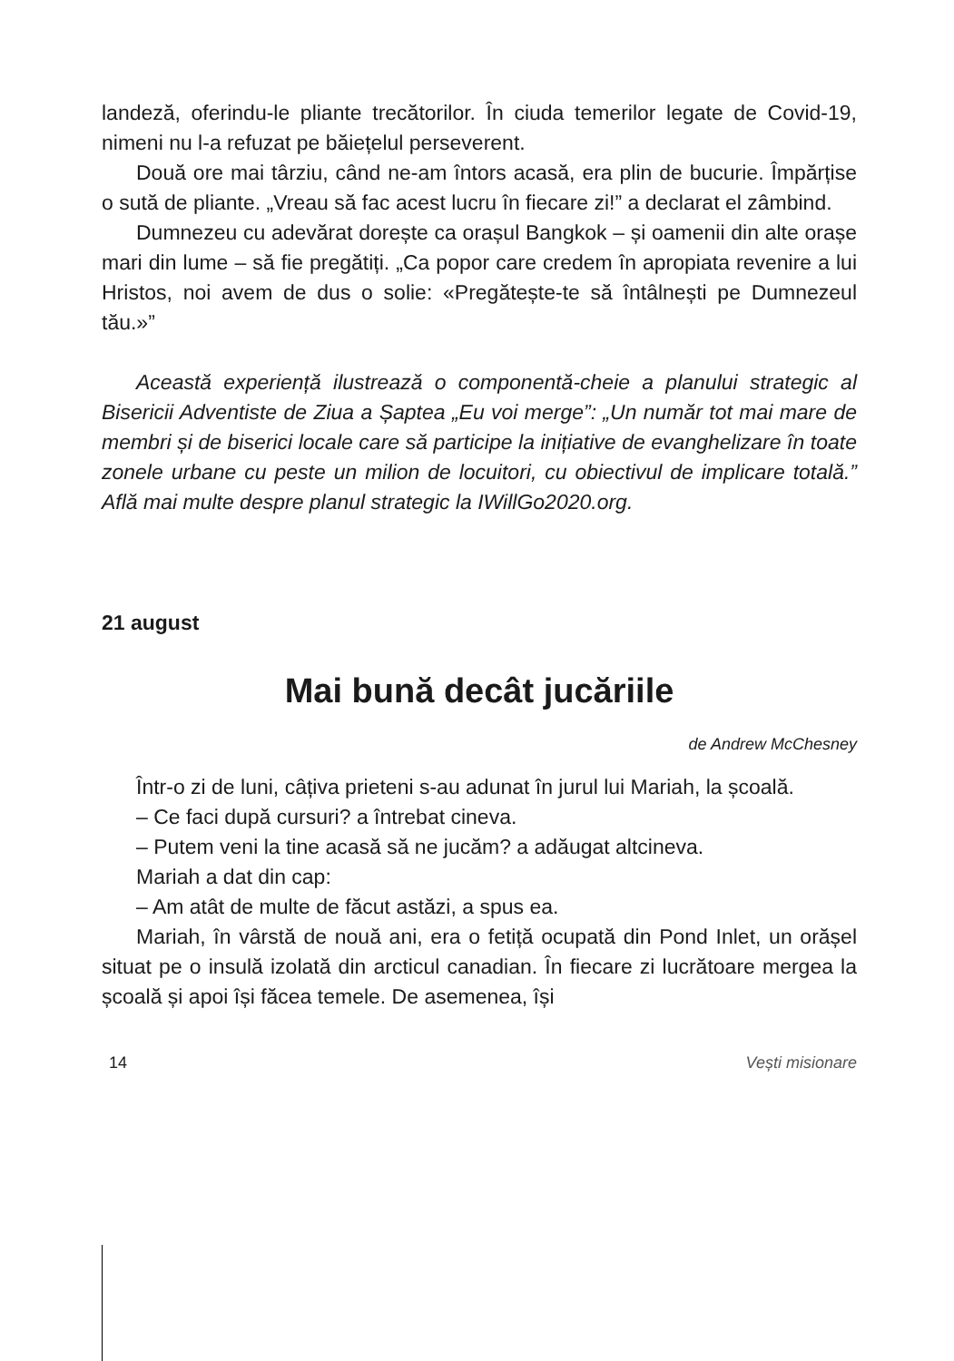landeză, oferindu-le pliante trecătorilor. În ciuda temerilor legate de Covid-19, nimeni nu l-a refuzat pe băiețelul perseverent.
Două ore mai târziu, când ne-am întors acasă, era plin de bucurie. Împărțise o sută de pliante. „Vreau să fac acest lucru în fiecare zi!” a declarat el zâmbind.
Dumnezeu cu adevărat dorește ca orașul Bangkok – și oamenii din alte orașe mari din lume – să fie pregătiți. „Ca popor care credem în apropiata revenire a lui Hristos, noi avem de dus o solie: «Pregătește-te să întâlnești pe Dumnezeul tău.»”
Această experiență ilustrează o componentă-cheie a planului strategic al Bisericii Adventiste de Ziua a Șaptea „Eu voi merge”: „Un număr tot mai mare de membri și de biserici locale care să participe la inițiative de evanghelizare în toate zonele urbane cu peste un milion de locuitori, cu obiectivul de implicare totală.” Află mai multe despre planul strategic la IWillGo2020.org.
21 august
Mai bună decât jucăriile
de Andrew McChesney
Într-o zi de luni, câțiva prieteni s-au adunat în jurul lui Mariah, la școală.
– Ce faci după cursuri? a întrebat cineva.
– Putem veni la tine acasă să ne jucăm? a adăugat altcineva.
Mariah a dat din cap:
– Am atât de multe de făcut astăzi, a spus ea.
Mariah, în vârstă de nouă ani, era o fetiță ocupată din Pond Inlet, un orășel situat pe o insulă izolată din arcticul canadian. În fiecare zi lucrătoare mergea la școală și apoi își făcea temele. De asemenea, își
14 Vești misionare